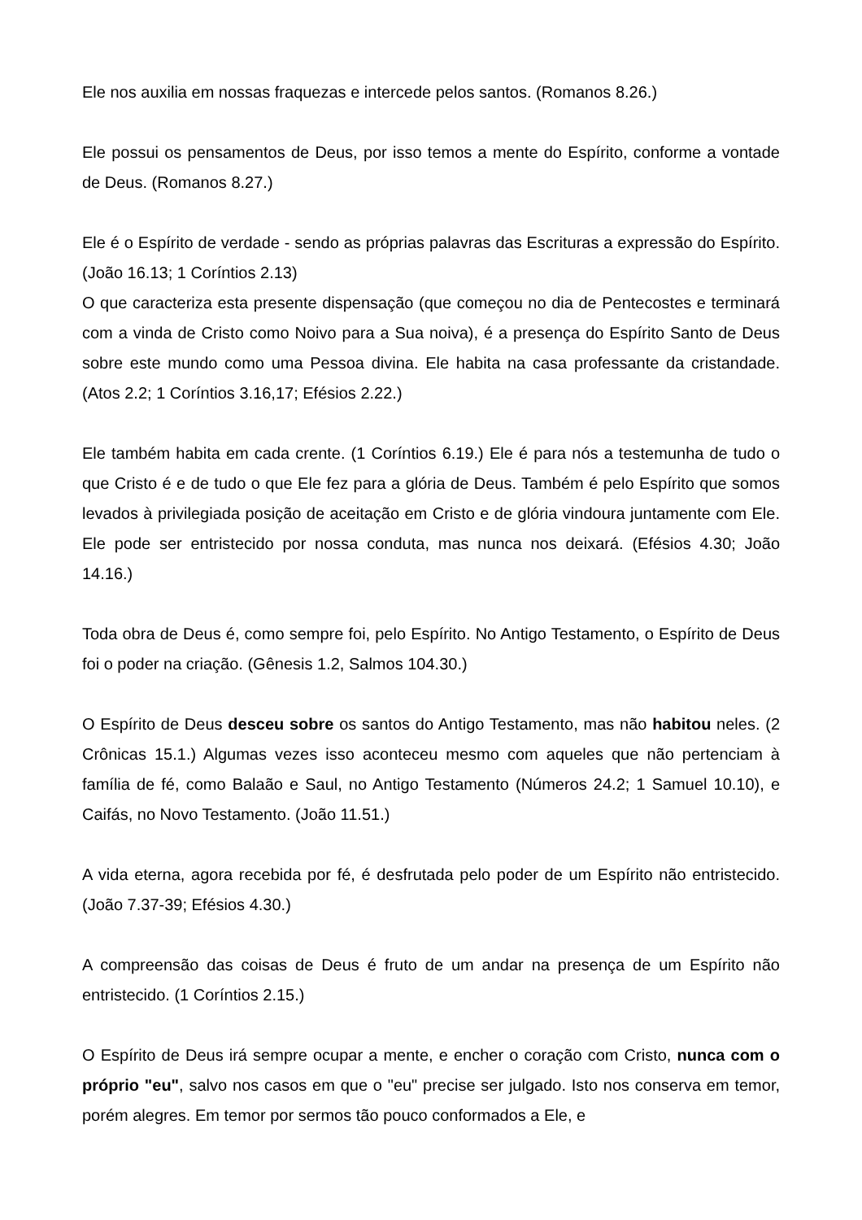Ele nos auxilia em nossas fraquezas e intercede pelos santos. (Romanos 8.26.)
Ele possui os pensamentos de Deus, por isso temos a mente do Espírito, conforme a vontade de Deus. (Romanos 8.27.)
Ele é o Espírito de verdade - sendo as próprias palavras das Escrituras a expressão do Espírito. (João 16.13; 1 Coríntios 2.13)
O que caracteriza esta presente dispensação (que começou no dia de Pentecostes e terminará com a vinda de Cristo como Noivo para a Sua noiva), é a presença do Espírito Santo de Deus sobre este mundo como uma Pessoa divina. Ele habita na casa professante da cristandade. (Atos 2.2; 1 Coríntios 3.16,17; Efésios 2.22.)
Ele também habita em cada crente. (1 Coríntios 6.19.) Ele é para nós a testemunha de tudo o que Cristo é e de tudo o que Ele fez para a glória de Deus. Também é pelo Espírito que somos levados à privilegiada posição de aceitação em Cristo e de glória vindoura juntamente com Ele. Ele pode ser entristecido por nossa conduta, mas nunca nos deixará. (Efésios 4.30; João 14.16.)
Toda obra de Deus é, como sempre foi, pelo Espírito. No Antigo Testamento, o Espírito de Deus foi o poder na criação. (Gênesis 1.2, Salmos 104.30.)
O Espírito de Deus desceu sobre os santos do Antigo Testamento, mas não habitou neles. (2 Crônicas 15.1.) Algumas vezes isso aconteceu mesmo com aqueles que não pertenciam à família de fé, como Balaão e Saul, no Antigo Testamento (Números 24.2; 1 Samuel 10.10), e Caifás, no Novo Testamento. (João 11.51.)
A vida eterna, agora recebida por fé, é desfrutada pelo poder de um Espírito não entristecido. (João 7.37-39; Efésios 4.30.)
A compreensão das coisas de Deus é fruto de um andar na presença de um Espírito não entristecido. (1 Coríntios 2.15.)
O Espírito de Deus irá sempre ocupar a mente, e encher o coração com Cristo, nunca com o próprio "eu", salvo nos casos em que o "eu" precise ser julgado. Isto nos conserva em temor, porém alegres. Em temor por sermos tão pouco conformados a Ele, e